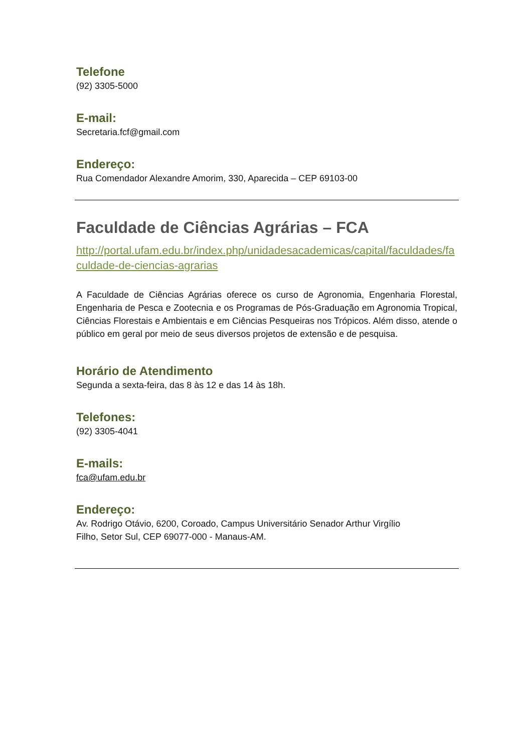Telefone
(92) 3305-5000
E-mail:
Secretaria.fcf@gmail.com
Endereço:
Rua Comendador Alexandre Amorim, 330, Aparecida – CEP 69103-00
Faculdade de Ciências Agrárias – FCA
http://portal.ufam.edu.br/index.php/unidadesacademicas/capital/faculdades/faculdade-de-ciencias-agrarias
A Faculdade de Ciências Agrárias oferece os curso de Agronomia, Engenharia Florestal, Engenharia de Pesca e Zootecnia e os Programas de Pós-Graduação em Agronomia Tropical, Ciências Florestais e Ambientais e em Ciências Pesqueiras nos Trópicos. Além disso, atende o público em geral por meio de seus diversos projetos de extensão e de pesquisa.
Horário de Atendimento
Segunda a sexta-feira, das 8 às 12 e das 14 às 18h.
Telefones:
(92) 3305-4041
E-mails:
fca@ufam.edu.br
Endereço:
Av. Rodrigo Otávio, 6200, Coroado, Campus Universitário Senador Arthur Virgílio
Filho, Setor Sul, CEP 69077-000 - Manaus-AM.